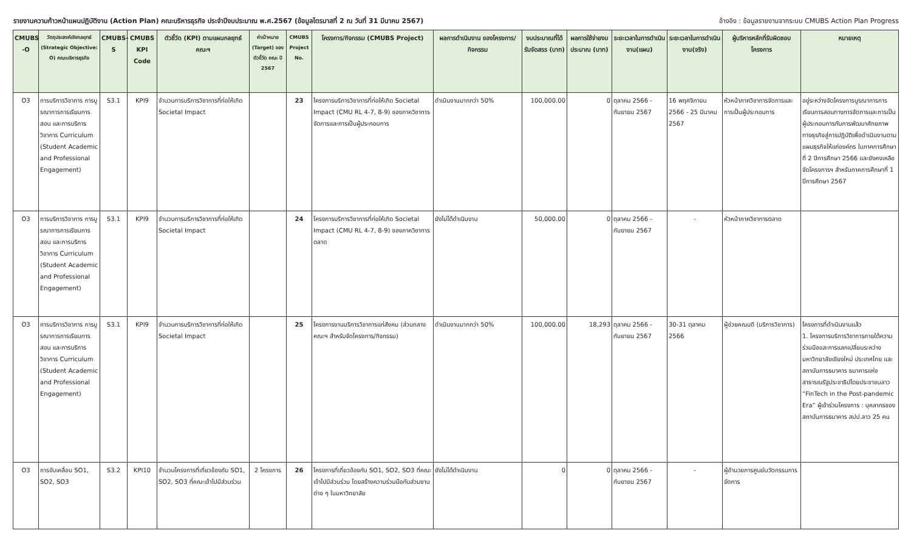รายงานความก้าวหน้าแผนปฏิบัติงาน (Action Plan) คณะบริหารธุรกิจ ประจำปีงบประมาณ พ.ศ.2567 (ข้อมูลไตรมาสที่ 2 ณ วันที่ 31 มีนาคม 2567) อ้างอิง : ข้อมูลรายงานจากระบบ CMUBS Action Plan Progress
| CMUBS -O | วัตถุประสงค์เชิงกลยุทธ์ (Strategic Objective: O) คณะบริหารธุรกิจ | CMUBS-S | CMUBS KPI Code | ตัวชี้วัด (KPI) ตามแผนกลยุทธ์คณะฯ | ค่าเป้าหมาย (Target) ของตัวชี้วัด คณะ ปี 2567 | CMUBS Project No. | โครงการ/กิจกรรม (CMUBS Project) | ผลการดำเนินงาน ของโครงการ/กิจกรรม | งบประมาณที่ได้รับจัดสรร (บาท) | ผลการใช้จ่ายงบประมาณ (บาท) | ระยะเวลาในการดำเนินงาน(แผน) | ระยะเวลาในการดำเนินงาน(จริง) | ผู้บริหารหลักที่รับผิดชอบโครงการ | หมายเหตุ |
| --- | --- | --- | --- | --- | --- | --- | --- | --- | --- | --- | --- | --- | --- | --- |
| O3 | การบริการวิชาการ การบูรณาการการเรียนการสอน และการบริการวิชาการ Curriculum (Student Academic and Professional Engagement) | S3.1 | KPI9 | จำนวนการบริการวิชาการที่ก่อให้เกิด Societal Impact | | 23 | โครงการบริการวิชาการที่ก่อให้เกิด Societal Impact (CMU RL 4-7, 8-9) ของภาควิชาการจัดการและการเป็นผู้ประกอบการ | ดำเนินงานมากกว่า 50% | 100,000.00 | 0 | ตุลาคม 2566 - กันยายน 2567 | 16 พฤศจิกายน 2566 - 25 มีนาคม 2567 | หัวหน้าภาควิชาการจัดการและการเป็นผู้ประกอบการ | อยู่ระหว่างจัดโครงการบูรณาการการเรียนการสอนทางการจัดการและการเป็นผู้ประกอบการกับการพัฒนาศักยภาพทางธุรกิจสู่การปฏิบัติเพื่อดำเนินงานตามแผนธุรกิจให้แก่องค์กร ในภาคการศึกษาที่ 2 ปีการศึกษา 2566 และยังคงเหลือจัดโครงการฯ สำหรับภาคการศึกษาที่ 1 ปีการศึกษา 2567 |
| O3 | การบริการวิชาการ การบูรณาการการเรียนการสอน และการบริการวิชาการ Curriculum (Student Academic and Professional Engagement) | S3.1 | KPI9 | จำนวนการบริการวิชาการที่ก่อให้เกิด Societal Impact | | 24 | โครงการบริการวิชาการที่ก่อให้เกิด Societal Impact (CMU RL 4-7, 8-9) ของภาควิชาการตลาด | ยังไม่ได้ดำเนินงาน | 50,000.00 | 0 | ตุลาคม 2566 - กันยายน 2567 | - | หัวหน้าภาควิชาการตลาด | |
| O3 | การบริการวิชาการ การบูรณาการการเรียนการสอน และการบริการวิชาการ Curriculum (Student Academic and Professional Engagement) | S3.1 | KPI9 | จำนวนการบริการวิชาการที่ก่อให้เกิด Societal Impact | | 25 | โครงการงานบริการวิชาการแก่สังคม (ส่วนกลางคณะฯ สำหรับจัดโครงการ/กิจกรรม) | ดำเนินงานมากกว่า 50% | 100,000.00 | 18,293 | ตุลาคม 2566 - กันยายน 2567 | 30-31 ตุลาคม 2566 | ผู้ช่วยคณบดี (บริการวิชาการ) | โครงการที่ดำเนินงานแล้ว 1. โครงการบริการวิชาการภายใต้ความร่วมมือและการแลกเปลี่ยนระหว่างมหาวิทยาลัยเชียงใหม่ ประเทศไทย และสถาบันการธนาคาร ธนาคารแห่งสาธารณรัฐประชาธิปไตยประชาชนลาว “FinTech in the Post-pandemic Era” ผู้เข้าร่วมโครงการ : บุคลากรของสถาบันการธนาคาร สปป.ลาว 25 คน |
| O3 | การขับเคลื่อน SO1, SO2, SO3 | S3.2 | KPI10 | จำนวนโครงการที่เกี่ยวข้องกับ SO1, SO2, SO3 ที่คณะเข้าไปมีส่วนร่วม | 2 โครงการ | 26 | โครงการที่เกี่ยวข้องกับ SO1, SO2, SO3 ที่คณะเข้าไปมีส่วนร่วม โดยสร้างความร่วมมือกับส่วนงานต่าง ๆ ในมหาวิทยาลัย | ยังไม่ได้ดำเนินงาน | 0 | 0 | ตุลาคม 2566 - กันยายน 2567 | - | ผู้อำนวยการศูนย์นวัตกรรมการจัดการ | |